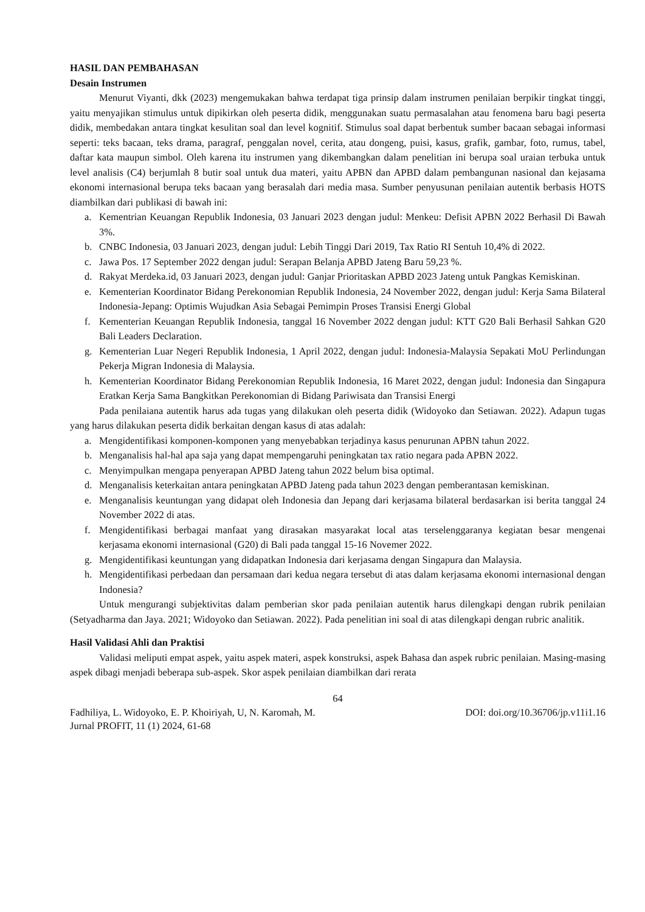HASIL DAN PEMBAHASAN
Desain Instrumen
Menurut Viyanti, dkk (2023) mengemukakan bahwa terdapat tiga prinsip dalam instrumen penilaian berpikir tingkat tinggi, yaitu menyajikan stimulus untuk dipikirkan oleh peserta didik, menggunakan suatu permasalahan atau fenomena baru bagi peserta didik, membedakan antara tingkat kesulitan soal dan level kognitif. Stimulus soal dapat berbentuk sumber bacaan sebagai informasi seperti: teks bacaan, teks drama, paragraf, penggalan novel, cerita, atau dongeng, puisi, kasus, grafik, gambar, foto, rumus, tabel, daftar kata maupun simbol. Oleh karena itu instrumen yang dikembangkan dalam penelitian ini berupa soal uraian terbuka untuk level analisis (C4) berjumlah 8 butir soal untuk dua materi, yaitu APBN dan APBD dalam pembangunan nasional dan kejasama ekonomi internasional berupa teks bacaan yang berasalah dari media masa. Sumber penyusunan penilaian autentik berbasis HOTS diambilkan dari publikasi di bawah ini:
a. Kementrian Keuangan Republik Indonesia, 03 Januari 2023 dengan judul: Menkeu: Defisit APBN 2022 Berhasil Di Bawah 3%.
b. CNBC Indonesia, 03 Januari 2023, dengan judul: Lebih Tinggi Dari 2019, Tax Ratio RI Sentuh 10,4% di 2022.
c. Jawa Pos. 17 September 2022 dengan judul: Serapan Belanja APBD Jateng Baru 59,23 %.
d. Rakyat Merdeka.id, 03 Januari 2023, dengan judul: Ganjar Prioritaskan APBD 2023 Jateng untuk Pangkas Kemiskinan.
e. Kementerian Koordinator Bidang Perekonomian Republik Indonesia, 24 November 2022, dengan judul: Kerja Sama Bilateral Indonesia-Jepang: Optimis Wujudkan Asia Sebagai Pemimpin Proses Transisi Energi Global
f. Kementerian Keuangan Republik Indonesia, tanggal 16 November 2022 dengan judul: KTT G20 Bali Berhasil Sahkan G20 Bali Leaders Declaration.
g. Kementerian Luar Negeri Republik Indonesia, 1 April 2022, dengan judul: Indonesia-Malaysia Sepakati MoU Perlindungan Pekerja Migran Indonesia di Malaysia.
h. Kementerian Koordinator Bidang Perekonomian Republik Indonesia, 16 Maret 2022, dengan judul: Indonesia dan Singapura Eratkan Kerja Sama Bangkitkan Perekonomian di Bidang Pariwisata dan Transisi Energi
Pada penilaiana autentik harus ada tugas yang dilakukan oleh peserta didik (Widoyoko dan Setiawan. 2022). Adapun tugas yang harus dilakukan peserta didik berkaitan dengan kasus di atas adalah:
a. Mengidentifikasi komponen-komponen yang menyebabkan terjadinya kasus penurunan APBN tahun 2022.
b. Menganalisis hal-hal apa saja yang dapat mempengaruhi peningkatan tax ratio negara pada APBN 2022.
c. Menyimpulkan mengapa penyerapan APBD Jateng tahun 2022 belum bisa optimal.
d. Menganalisis keterkaitan antara peningkatan APBD Jateng pada tahun 2023 dengan pemberantasan kemiskinan.
e. Menganalisis keuntungan yang didapat oleh Indonesia dan Jepang dari kerjasama bilateral berdasarkan isi berita tanggal 24 November 2022 di atas.
f. Mengidentifikasi berbagai manfaat yang dirasakan masyarakat local atas terselenggaranya kegiatan besar mengenai kerjasama ekonomi internasional (G20) di Bali pada tanggal 15-16 Novemer 2022.
g. Mengidentifikasi keuntungan yang didapatkan Indonesia dari kerjasama dengan Singapura dan Malaysia.
h. Mengidentifikasi perbedaan dan persamaan dari kedua negara tersebut di atas dalam kerjasama ekonomi internasional dengan Indonesia?
Untuk mengurangi subjektivitas dalam pemberian skor pada penilaian autentik harus dilengkapi dengan rubrik penilaian (Setyadharma dan Jaya. 2021; Widoyoko dan Setiawan. 2022). Pada penelitian ini soal di atas dilengkapi dengan rubric analitik.
Hasil Validasi Ahli dan Praktisi
Validasi meliputi empat aspek, yaitu aspek materi, aspek konstruksi, aspek Bahasa dan aspek rubric penilaian. Masing-masing aspek dibagi menjadi beberapa sub-aspek. Skor aspek penilaian diambilkan dari rerata
64
Fadhiliya, L. Widoyoko, E. P. Khoiriyah, U, N. Karomah, M. DOI: doi.org/10.36706/jp.v11i1.16
Jurnal PROFIT, 11 (1) 2024, 61-68